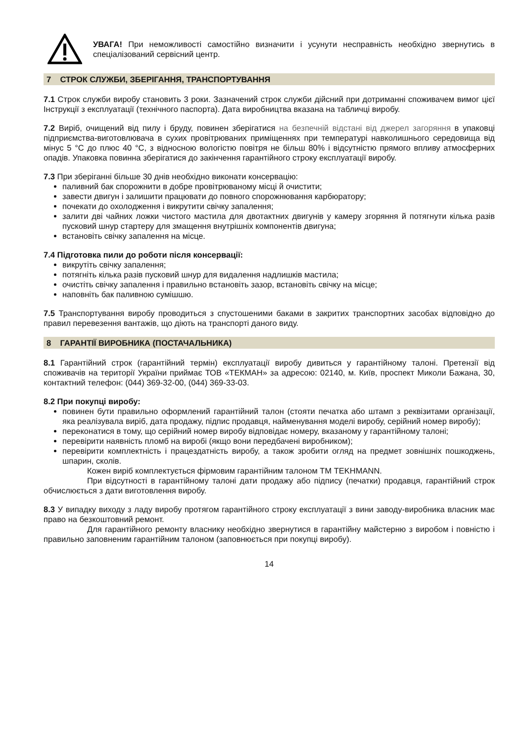УВАГА! При неможливості самостійно визначити і усунути несправність необхідно звернутись в спеціалізований сервісний центр.
7 СТРОК СЛУЖБИ, ЗБЕРІГАННЯ, ТРАНСПОРТУВАННЯ
7.1 Строк служби виробу становить 3 роки. Зазначений строк служби дійсний при дотриманні споживачем вимог цієї Інструкції з експлуатації (технічного паспорта). Дата виробництва вказана на табличці виробу.
7.2 Виріб, очищений від пилу і бруду, повинен зберігатися на безпечній відстані від джерел загоряння в упаковці підприємства-виготовлювача в сухих провітрюваних приміщеннях при температурі навколишнього середовища від мінус 5 °С до плюс 40 °С, з відносною вологістю повітря не більш 80% і відсутністю прямого впливу атмосферних опадів. Упаковка повинна зберігатися до закінчення гарантійного строку експлуатації виробу.
7.3 При зберіганні більше 30 днів необхідно виконати консервацію:
паливний бак спорожнити в добре провітрюваному місці й очистити;
завести двигун і залишити працювати до повного спорожнювання карбюратору;
почекати до охолодження і викрутити свічку запалення;
залити дві чайних ложки чистого мастила для двотактних двигунів у камеру згоряння й потягнути кілька разів пусковий шнур стартеру для змащення внутрішніх компонентів двигуна;
встановіть свічку запалення на місце.
7.4 Підготовка пили до роботи після консервації:
викрутіть свічку запалення;
потягніть кілька разів пусковий шнур для видалення надлишків мастила;
очистіть свічку запалення і правильно встановіть зазор, встановіть свічку на місце;
наповніть бак паливною сумішшю.
7.5 Транспортування виробу проводиться з спустошеними баками в закритих транспортних засобах відповідно до правил перевезення вантажів, що діють на транспорті даного виду.
8 ГАРАНТІЇ ВИРОБНИКА (ПОСТАЧАЛЬНИКА)
8.1 Гарантійний строк (гарантійний термін) експлуатації виробу дивиться у гарантійному талоні. Претензії від споживачів на території України приймає ТОВ «ТЕКМАН» за адресою: 02140, м. Київ, проспект Миколи Бажана, 30, контактний телефон: (044) 369-32-00, (044) 369-33-03.
8.2 При покупці виробу:
повинен бути правильно оформлений гарантійний талон (стояти печатка або штамп з реквізитами організації, яка реалізувала виріб, дата продажу, підпис продавця, найменування моделі виробу, серійний номер виробу);
переконатися в тому, що серійний номер виробу відповідає номеру, вказаному у гарантійному талоні;
перевірити наявність пломб на виробі (якщо вони передбачені виробником);
перевірити комплектність і працездатність виробу, а також зробити огляд на предмет зовнішніх пошкоджень, шпарин, сколів.
Кожен виріб комплектується фірмовим гарантійним талоном ТМ TEKHMANN.
При відсутності в гарантійному талоні дати продажу або підпису (печатки) продавця, гарантійний строк обчислюється з дати виготовлення виробу.
8.3 У випадку виходу з ладу виробу протягом гарантійного строку експлуатації з вини заводу-виробника власник має право на безкоштовний ремонт.
Для гарантійного ремонту власнику необхідно звернутися в гарантійну майстерню з виробом і повністю і правильно заповненим гарантійним талоном (заповнюється при покупці виробу).
14